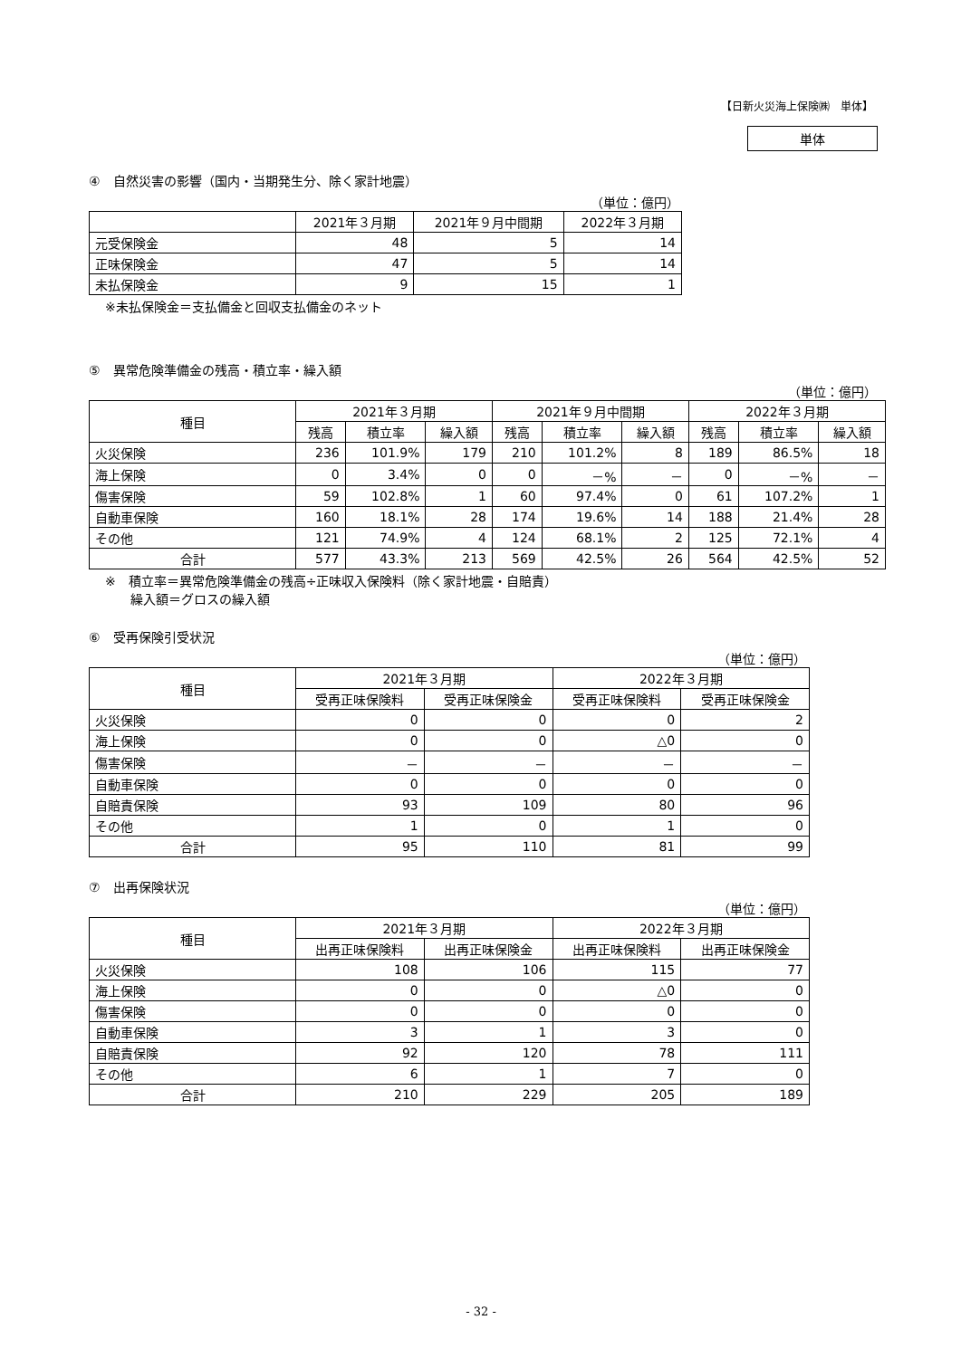【日新火災海上保険㈱　単体】
単体
④　自然災害の影響（国内・当期発生分、除く家計地震）
（単位：億円）
| | 2021年３月期 | 2021年９月中間期 | 2022年３月期 |
| --- | --- | --- | --- |
| 元受保険金 | 48 | 5 | 14 |
| 正味保険金 | 47 | 5 | 14 |
| 未払保険金 | 9 | 15 | 1 |
※未払保険金＝支払備金と回収支払備金のネット
⑤　異常危険準備金の残高・積立率・繰入額
（単位：億円）
| 種目 | 2021年３月期 | | | 2021年９月中間期 | | | 2022年３月期 | | |
| --- | --- | --- | --- | --- | --- | --- | --- | --- | --- |
| | 残高 | 積立率 | 繰入額 | 残高 | 積立率 | 繰入額 | 残高 | 積立率 | 繰入額 |
| 火災保険 | 236 | 101.9% | 179 | 210 | 101.2% | 8 | 189 | 86.5% | 18 |
| 海上保険 | 0 | 3.4% | 0 | 0 | －% | － | 0 | －% | － |
| 傷害保険 | 59 | 102.8% | 1 | 60 | 97.4% | 0 | 61 | 107.2% | 1 |
| 自動車保険 | 160 | 18.1% | 28 | 174 | 19.6% | 14 | 188 | 21.4% | 28 |
| その他 | 121 | 74.9% | 4 | 124 | 68.1% | 2 | 125 | 72.1% | 4 |
| 合計 | 577 | 43.3% | 213 | 569 | 42.5% | 26 | 564 | 42.5% | 52 |
※　積立率＝異常危険準備金の残高÷正味収入保険料（除く家計地震・自賠責）
　　繰入額＝グロスの繰入額
⑥　受再保険引受状況
（単位：億円）
| 種目 | 2021年３月期 | | 2022年３月期 | |
| --- | --- | --- | --- | --- |
| | 受再正味保険料 | 受再正味保険金 | 受再正味保険料 | 受再正味保険金 |
| 火災保険 | 0 | 0 | 0 | 2 |
| 海上保険 | 0 | 0 | △0 | 0 |
| 傷害保険 | － | － | － | － |
| 自動車保険 | 0 | 0 | 0 | 0 |
| 自賠責保険 | 93 | 109 | 80 | 96 |
| その他 | 1 | 0 | 1 | 0 |
| 合計 | 95 | 110 | 81 | 99 |
⑦　出再保険状況
（単位：億円）
| 種目 | 2021年３月期 | | 2022年３月期 | |
| --- | --- | --- | --- | --- |
| | 出再正味保険料 | 出再正味保険金 | 出再正味保険料 | 出再正味保険金 |
| 火災保険 | 108 | 106 | 115 | 77 |
| 海上保険 | 0 | 0 | △0 | 0 |
| 傷害保険 | 0 | 0 | 0 | 0 |
| 自動車保険 | 3 | 1 | 3 | 0 |
| 自賠責保険 | 92 | 120 | 78 | 111 |
| その他 | 6 | 1 | 7 | 0 |
| 合計 | 210 | 229 | 205 | 189 |
- 32 -